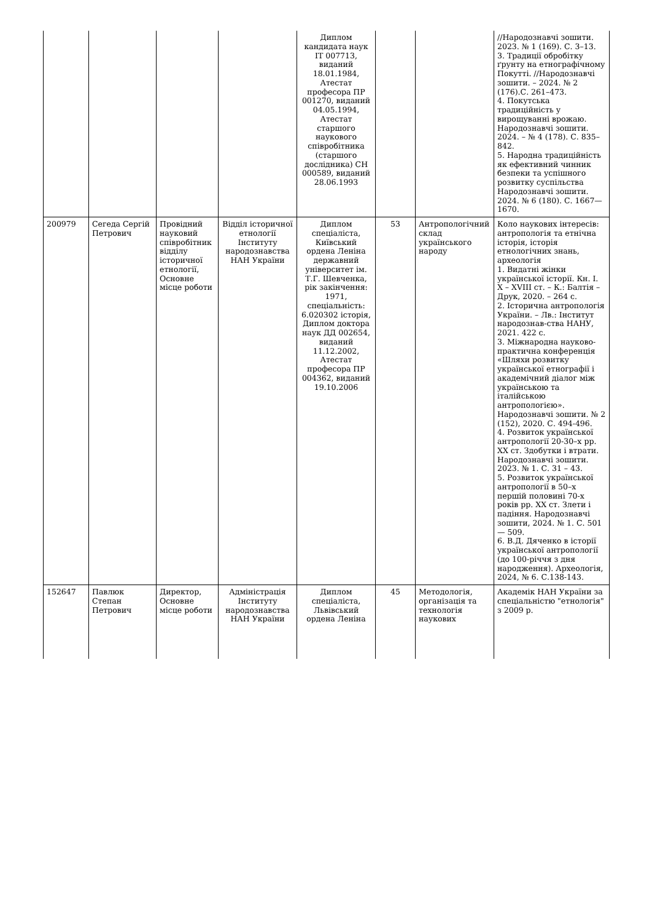| | | | | Диплом кандидата наук ІТ 007713, виданий 18.01.1984, Атестат професора ПР 001270, виданий 04.05.1994, Атестат старшого наукового співробітника (старшого дослідника) СН 000589, виданий 28.06.1993 | | | //Народознавчі зошити. 2023. № 1 (169). С. 3–13. 3. Традиції обробітку ґрунту на етнографічному Покутті. //Народознавчі зошити. – 2024. № 2 (176).С. 261–473. 4. Покутська традиційність у вирощуванні врожаю. Народознавчі зошити. 2024. – № 4 (178). С. 835–842. 5. Народна традиційність як ефективний чинник безпеки та успішного розвитку суспільства Народознавчі зошити. 2024. № 6 (180). С. 1667—1670. |
| 200979 | Сегеда Сергій Петрович | Провідний науковий співробітник відділу історичної етнології, Основне місце роботи | Відділ історичної етнології Інституту народознавства НАН України | Диплом спеціаліста, Київський ордена Леніна державний університет ім. Т.Г. Шевченка, рік закінчення: 1971, спеціальність: 6.020302 історія, Диплом доктора наук ДД 002654, виданий 11.12.2002, Атестат професора ПР 004362, виданий 19.10.2006 | 53 | Антропологічний склад українського народу | Коло наукових інтересів: антропологія та етнічна історія, історія етнологічних знань, археологія 1. Видатні жінки української історії. Кн. І. Х – XVIII ст. – К.: Балтія – Друк, 2020. – 264 с. 2. Історична антропологія України. – Лв.: Інститут народознав-ства НАНУ, 2021. 422 с. 3. Міжнародна науково-практична конференція «Шляхи розвитку української етнографії і академічний діалог між українською та італійською антропологією». Народознавчі зошити. № 2 (152), 2020. С. 494-496. 4. Розвиток української антропології 20-30–х рр. ХХ ст. Здобутки і втрати. Народознавчі зошити. 2023. № 1. С. 31 – 43. 5. Розвиток української антропології в 50–х першій половині 70-х років рр. ХХ ст. Злети і падіння. Народознавчі зошити, 2024. № 1. С. 501 — 509. 6. В.Д. Дяченко в історії української антропології (до 100-річчя з дня народження). Археологія, 2024, № 6. С.138-143. |
| 152647 | Павлюк Степан Петрович | Директор, Основне місце роботи | Адміністрація Інституту народознавства НАН України | Диплом спеціаліста, Львівський ордена Леніна | 45 | Методологія, організація та технологія наукових | Академік НАН України за спеціальністю "етнологія" з 2009 р. |